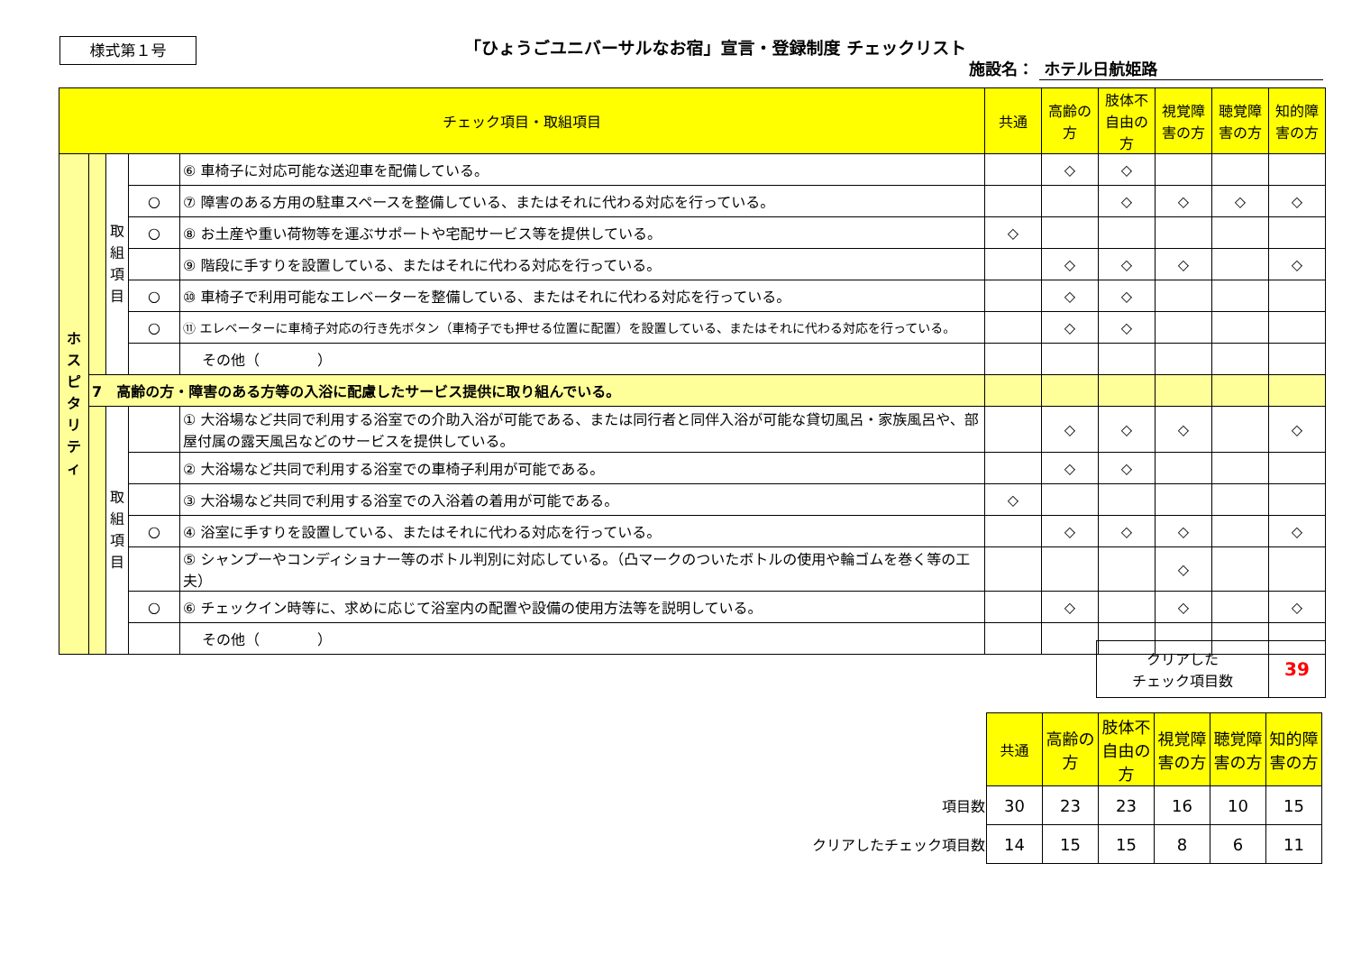様式第１号
「ひょうごユニバーサルなお宿」宣言・登録制度 チェックリスト
施設名： ホテル日航姫路
| チェック項目・取組項目 | | | | | 共通 | 高齢の方 | 肢体不自由の方 | 視覚障害の方 | 聴覚障害の方 | 知的障害の方 |
| --- | --- | --- | --- | --- | --- | --- | --- | --- | --- | --- |
| ホ ス ピ タ リ テ ィ | | 取 組 項 目 | | ⑥ 車椅子に対応可能な送迎車を配備している。 | | ◇ | ◇ | | | |
| | | | ○ | ⑦ 障害のある方用の駐車スペースを整備している、またはそれに代わる対応を行っている。 | | | ◇ | ◇ | ◇ | ◇ |
| | | | ○ | ⑧ お土産や重い荷物等を運ぶサポートや宅配サービス等を提供している。 | ◇ | | | | | |
| | | | | ⑨ 階段に手すりを設置している、またはそれに代わる対応を行っている。 | | ◇ | ◇ | ◇ | | ◇ |
| | | | ○ | ⑩ 車椅子で利用可能なエレベーターを整備している、またはそれに代わる対応を行っている。 | | ◇ | ◇ | | | |
| | | | ○ | ⑪ エレベーターに車椅子対応の行き先ボタン（車椅子でも押せる位置に配置）を設置している、またはそれに代わる対応を行っている。 | | ◇ | ◇ | | | |
| | | | | その他（ ） | | | | | | |
| | 7 高齢の方・障害のある方等の入浴に配慮したサービス提供に取り組んでいる。 | | | | | | | | | |
| | | 取 組 項 目 | | ① 大浴場など共同で利用する浴室での介助入浴が可能である、または同行者と同伴入浴が可能な貸切風呂・家族風呂や、部屋付属の露天風呂などのサービスを提供している。 | | ◇ | ◇ | ◇ | | ◇ |
| | | | | ② 大浴場など共同で利用する浴室での車椅子利用が可能である。 | | ◇ | ◇ | | | |
| | | | | ③ 大浴場など共同で利用する浴室での入浴着の着用が可能である。 | ◇ | | | | | |
| | | | ○ | ④ 浴室に手すりを設置している、またはそれに代わる対応を行っている。 | | ◇ | ◇ | ◇ | | ◇ |
| | | | | ⑤ シャンプーやコンディショナー等のボトル判別に対応している。（凸マークのついたボトルの使用や輪ゴムを巻く等の工夫） | | | | ◇ | | |
| | | | ○ | ⑥ チェックイン時等に、求めに応じて浴室内の配置や設備の使用方法等を説明している。 | | ◇ | | ◇ | | ◇ |
| | | | | その他（ ） | | | | | | |
| クリアした チェック項目数 | 39 |
| | 共通 | 高齢の方 | 肢体不自由の方 | 視覚障害の方 | 聴覚障害の方 | 知的障害の方 |
| 項目数 | 30 | 23 | 23 | 16 | 10 | 15 |
| クリアしたチェック項目数 | 14 | 15 | 15 | 8 | 6 | 11 |